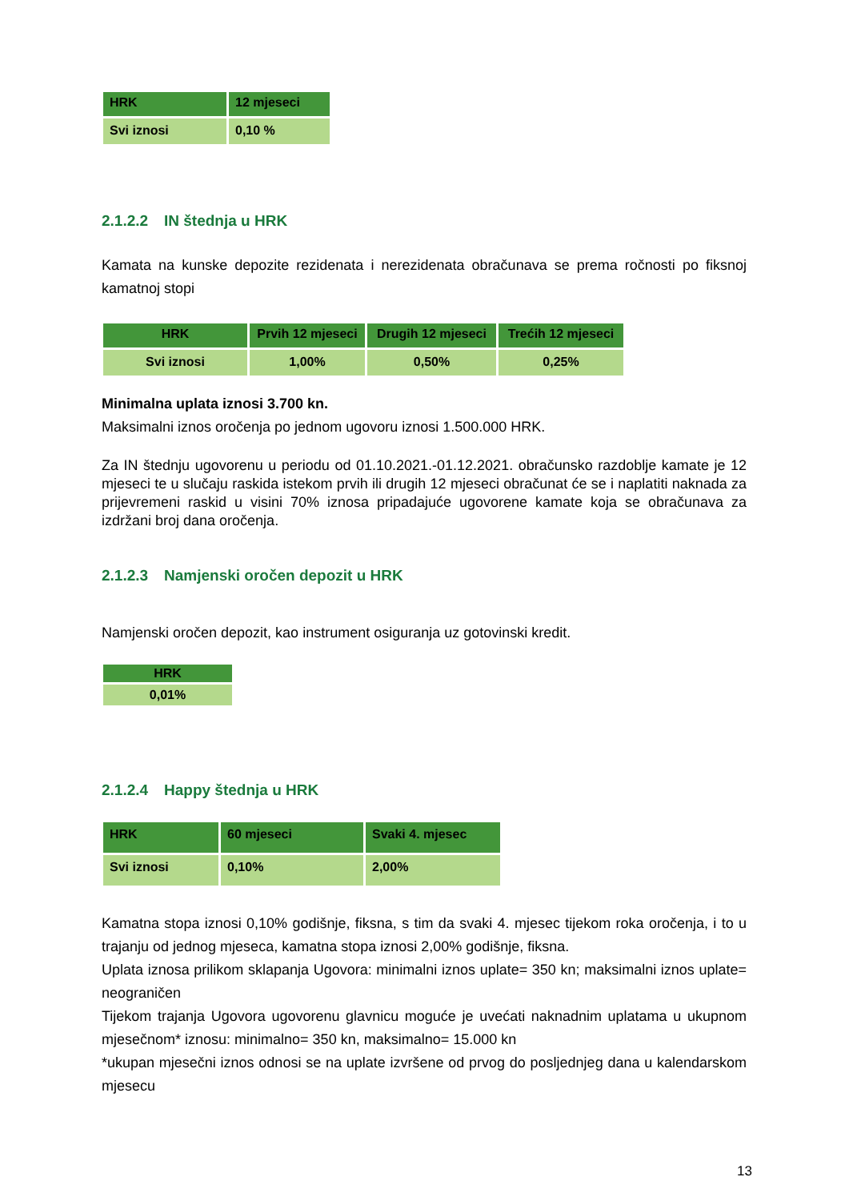| HRK | 12 mjeseci |
| --- | --- |
| Svi iznosi | 0,10 % |
2.1.2.2 IN štednja u HRK
Kamata na kunske depozite rezidenata i nerezidenata obračunava se prema ročnosti po fiksnoj kamatnoj stopi
| HRK | Prvih 12 mjeseci | Drugih 12 mjeseci | Trećih 12 mjeseci |
| --- | --- | --- | --- |
| Svi iznosi | 1,00% | 0,50% | 0,25% |
Minimalna uplata iznosi 3.700 kn.
Maksimalni iznos oročenja po jednom ugovoru iznosi 1.500.000 HRK.
Za IN štednju ugovorenu u periodu od 01.10.2021.-01.12.2021. obračunsko razdoblje kamate je 12 mjeseci te u slučaju raskida istekom prvih ili drugih 12 mjeseci obračunat će se i naplatiti naknada za prijevremeni raskid u visini 70% iznosa pripadajuće ugovorene kamate koja se obračunava za izdržani broj dana oročenja.
2.1.2.3 Namjenski oročen depozit u HRK
Namjenski oročen depozit, kao instrument osiguranja uz gotovinski kredit.
| HRK |
| --- |
| 0,01% |
2.1.2.4 Happy štednja u HRK
| HRK | 60 mjeseci | Svaki 4. mjesec |
| --- | --- | --- |
| Svi iznosi | 0,10% | 2,00% |
Kamatna stopa iznosi 0,10% godišnje, fiksna, s tim da svaki 4. mjesec tijekom roka oročenja, i to u trajanju od jednog mjeseca, kamatna stopa iznosi 2,00% godišnje, fiksna.
Uplata iznosa prilikom sklapanja Ugovora: minimalni iznos uplate= 350 kn; maksimalni iznos uplate= neograničen
Tijekom trajanja Ugovora ugovorenu glavnicu moguće je uvećati naknadnim uplatama u ukupnom mjesečnom* iznosu: minimalno= 350 kn, maksimalno= 15.000 kn
*ukupan mjesečni iznos odnosi se na uplate izvršene od prvog do posljednjeg dana u kalendarskom mjesecu
13